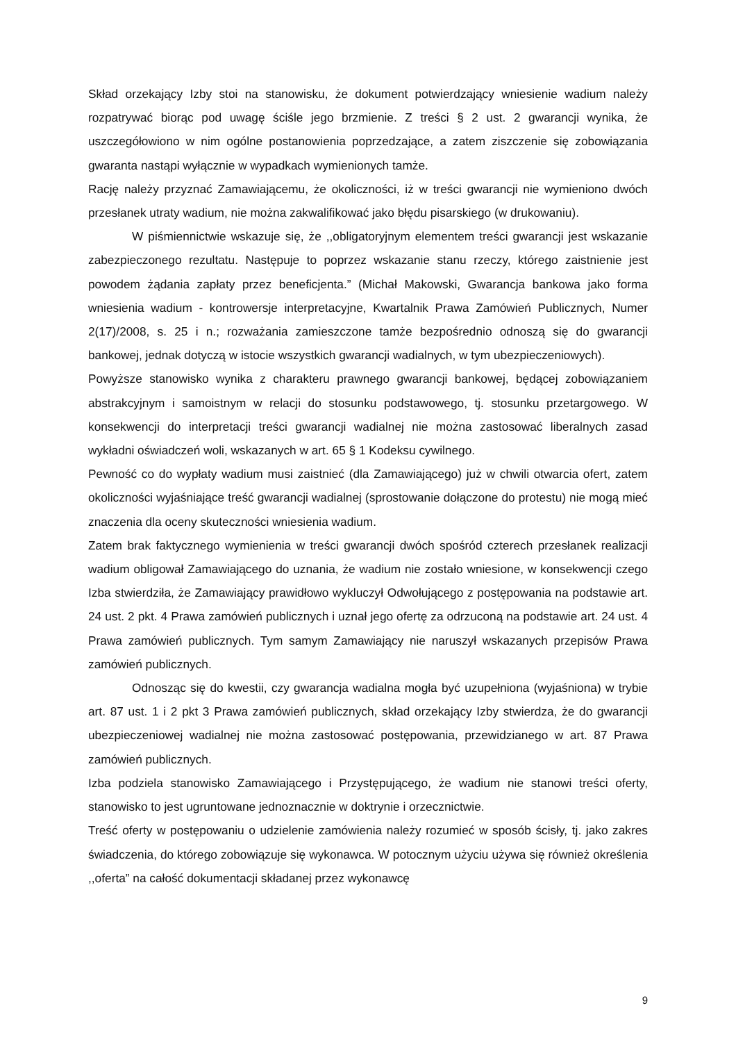Skład orzekający Izby stoi na stanowisku, że dokument potwierdzający wniesienie wadium należy rozpatrywać biorąc pod uwagę ściśle jego brzmienie. Z treści § 2 ust. 2 gwarancji wynika, że uszczegółowiono w nim ogólne postanowienia poprzedzające, a zatem ziszczenie się zobowiązania gwaranta nastąpi wyłącznie w wypadkach wymienionych tamże.
Rację należy przyznać Zamawiającemu, że okoliczności, iż w treści gwarancji nie wymieniono dwóch przesłanek utraty wadium, nie można zakwalifikować jako błędu pisarskiego (w drukowaniu).
W piśmiennictwie wskazuje się, że ,,obligatoryjnym elementem treści gwarancji jest wskazanie zabezpieczonego rezultatu. Następuje to poprzez wskazanie stanu rzeczy, którego zaistnienie jest powodem żądania zapłaty przez beneficjenta.” (Michał Makowski, Gwarancja bankowa jako forma wniesienia wadium - kontrowersje interpretacyjne, Kwartalnik Prawa Zamówień Publicznych, Numer 2(17)/2008, s. 25 i n.; rozważania zamieszczone tamże bezpośrednio odnoszą się do gwarancji bankowej, jednak dotyczą w istocie wszystkich gwarancji wadialnych, w tym ubezpieczeniowych).
Powyższe stanowisko wynika z charakteru prawnego gwarancji bankowej, będącej zobowiązaniem abstrakcyjnym i samoistnym w relacji do stosunku podstawowego, tj. stosunku przetargowego. W konsekwencji do interpretacji treści gwarancji wadialnej nie można zastosować liberalnych zasad wykładni oświadczeń woli, wskazanych w art. 65 § 1 Kodeksu cywilnego.
Pewność co do wypłaty wadium musi zaistnieć (dla Zamawiającego) już w chwili otwarcia ofert, zatem okoliczności wyjaśniające treść gwarancji wadialnej (sprostowanie dołączone do protestu) nie mogą mieć znaczenia dla oceny skuteczności wniesienia wadium.
Zatem brak faktycznego wymienienia w treści gwarancji dwóch spośród czterech przesłanek realizacji wadium obligował Zamawiającego do uznania, że wadium nie zostało wniesione, w konsekwencji czego Izba stwierdziła, że Zamawiający prawidłowo wykluczył Odwołującego z postępowania na podstawie art. 24 ust. 2 pkt. 4 Prawa zamówień publicznych i uznał jego ofertę za odrzuconą na podstawie art. 24 ust. 4 Prawa zamówień publicznych. Tym samym Zamawiający nie naruszył wskazanych przepisów Prawa zamówień publicznych.
Odnosząc się do kwestii, czy gwarancja wadialna mogła być uzupełniona (wyjaśniona) w trybie art. 87 ust. 1 i 2 pkt 3 Prawa zamówień publicznych, skład orzekający Izby stwierdza, że do gwarancji ubezpieczeniowej wadialnej nie można zastosować postępowania, przewidzianego w art. 87 Prawa zamówień publicznych.
Izba podziela stanowisko Zamawiającego i Przystępującego, że wadium nie stanowi treści oferty, stanowisko to jest ugruntowane jednoznacznie w doktrynie i orzecznictwie.
Treść oferty w postępowaniu o udzielenie zamówienia należy rozumieć w sposób ścisły, tj. jako zakres świadczenia, do którego zobowiązuje się wykonawca. W potocznym użyciu używa się również określenia ,,oferta” na całość dokumentacji składanej przez wykonawcę
9